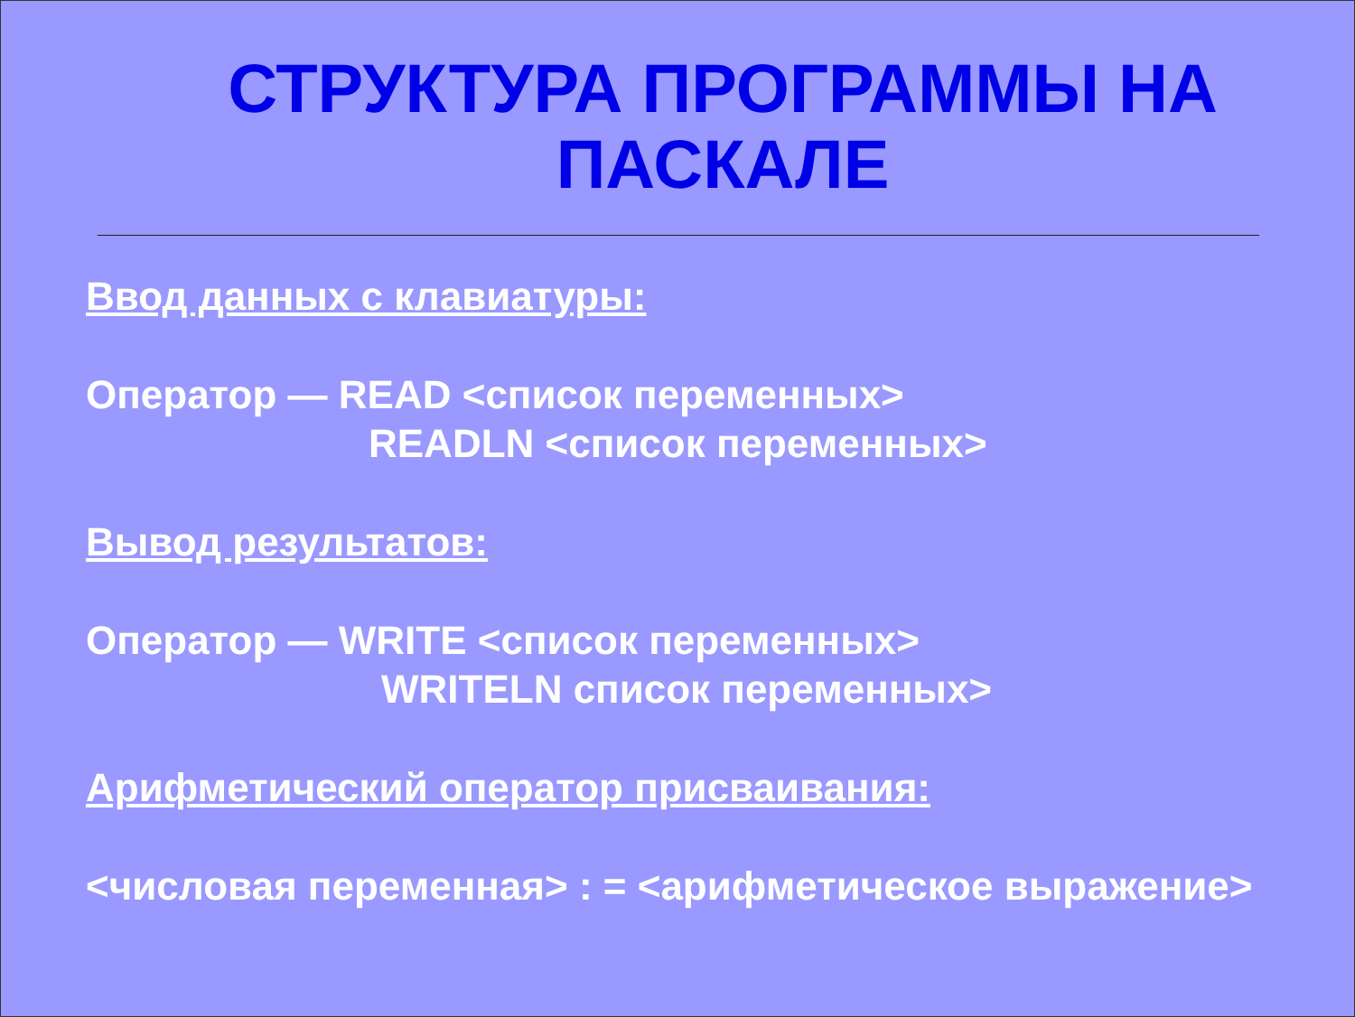СТРУКТУРА ПРОГРАММЫ НА ПАСКАЛЕ
Ввод данных с клавиатуры:
Оператор — READ <список переменных>
READLN <список переменных>
Вывод результатов:
Оператор — WRITE <список переменных>
WRITELN список переменных>
Арифметический оператор присваивания:
<числовая переменная> : = <арифметическое выражение>